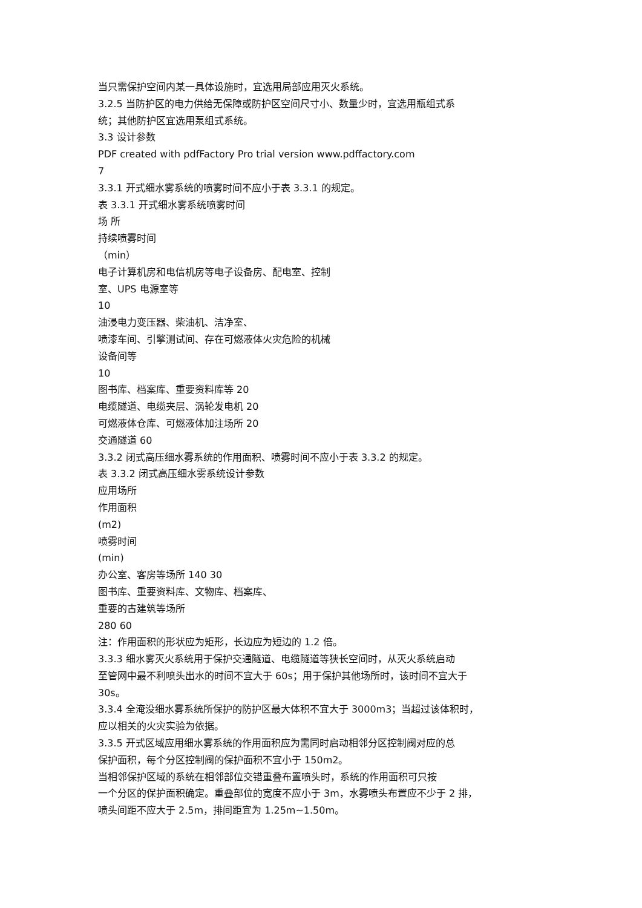当只需保护空间内某一具体设施时，宜选用局部应用灭火系统。
3.2.5 当防护区的电力供给无保障或防护区空间尺寸小、数量少时，宜选用瓶组式系
统；其他防护区宜选用泵组式系统。
3.3 设计参数
PDF created with pdfFactory Pro trial version www.pdffactory.com
7
3.3.1 开式细水雾系统的喷雾时间不应小于表 3.3.1 的规定。
表 3.3.1 开式细水雾系统喷雾时间
场 所
持续喷雾时间
（min）
电子计算机房和电信机房等电子设备房、配电室、控制
室、UPS 电源室等
10
油浸电力变压器、柴油机、洁净室、
喷漆车间、引擎测试间、存在可燃液体火灾危险的机械
设备间等
10
图书库、档案库、重要资料库等 20
电缆隧道、电缆夹层、涡轮发电机 20
可燃液体仓库、可燃液体加注场所 20
交通隧道 60
3.3.2 闭式高压细水雾系统的作用面积、喷雾时间不应小于表 3.3.2 的规定。
表 3.3.2 闭式高压细水雾系统设计参数
应用场所
作用面积
(m2)
喷雾时间
(min)
办公室、客房等场所 140 30
图书库、重要资料库、文物库、档案库、
重要的古建筑等场所
280 60
注：作用面积的形状应为矩形，长边应为短边的 1.2 倍。
3.3.3 细水雾灭火系统用于保护交通隧道、电缆隧道等狭长空间时，从灭火系统启动
至管网中最不利喷头出水的时间不宜大于 60s；用于保护其他场所时，该时间不宜大于
30s。
3.3.4 全淹没细水雾系统所保护的防护区最大体积不宜大于 3000m3；当超过该体积时，
应以相关的火灾实验为依据。
3.3.5 开式区域应用细水雾系统的作用面积应为需同时启动相邻分区控制阀对应的总
保护面积，每个分区控制阀的保护面积不宜小于 150m2。
当相邻保护区域的系统在相邻部位交错重叠布置喷头时，系统的作用面积可只按
一个分区的保护面积确定。重叠部位的宽度不应小于 3m，水雾喷头布置应不少于 2 排，
喷头间距不应大于 2.5m，排间距宜为 1.25m~1.50m。